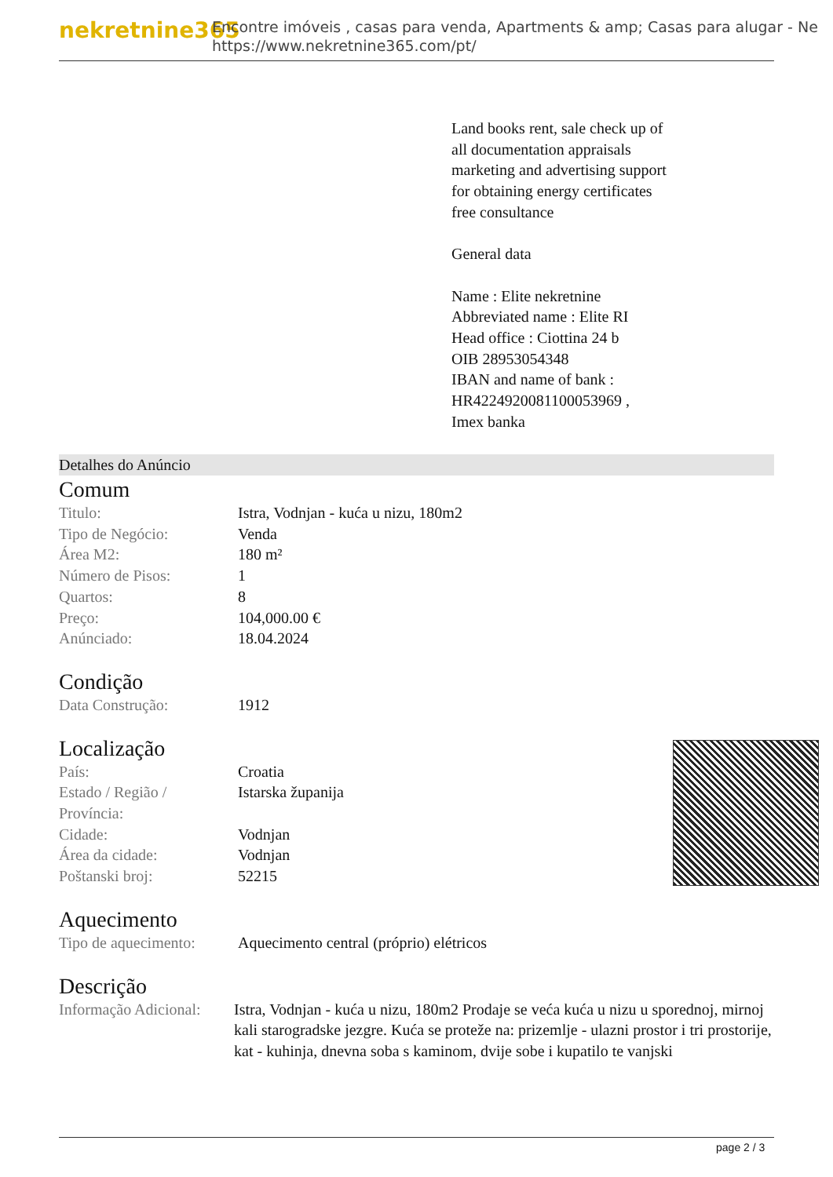nekretnine365
Encontre imóveis , casas para venda, Apartments & amp; Casas para alugar - Ne
https://www.nekretnine365.com/pt/
Land books rent, sale check up of all documentation appraisals marketing and advertising support for obtaining energy certificates free consultance
General data
Name : Elite nekretnine
Abbreviated name : Elite RI
Head office : Ciottina 24 b
OIB 28953054348
IBAN and name of bank : HR4224920081100053969 ,
Imex banka
Detalhes do Anúncio
Comum
| Titulo: | Istra, Vodnjan - kuća u nizu, 180m2 |
| Tipo de Negócio: | Venda |
| Área M2: | 180 m² |
| Número de Pisos: | 1 |
| Quartos: | 8 |
| Preço: | 104,000.00 € |
| Anúnciado: | 18.04.2024 |
Condição
| Data Construção: | 1912 |
Localização
| País: | Croatia |
| Estado / Região / Província: | Istarska županija |
| Cidade: | Vodnjan |
| Área da cidade: | Vodnjan |
| Poštanski broj: | 52215 |
Aquecimento
| Tipo de aquecimento: | Aquecimento central (próprio) elétricos |
Descrição
| Informação Adicional: | Istra, Vodnjan - kuća u nizu, 180m2 Prodaje se veća kuća u nizu u sporednoj, mirnoj kali starogradske jezgre. Kuća se proteže na: prizemlje - ulazni prostor i tri prostorije, kat - kuhinja, dnevna soba s kaminom, dvije sobe i kupatilo te vanjski |
page 2 / 3